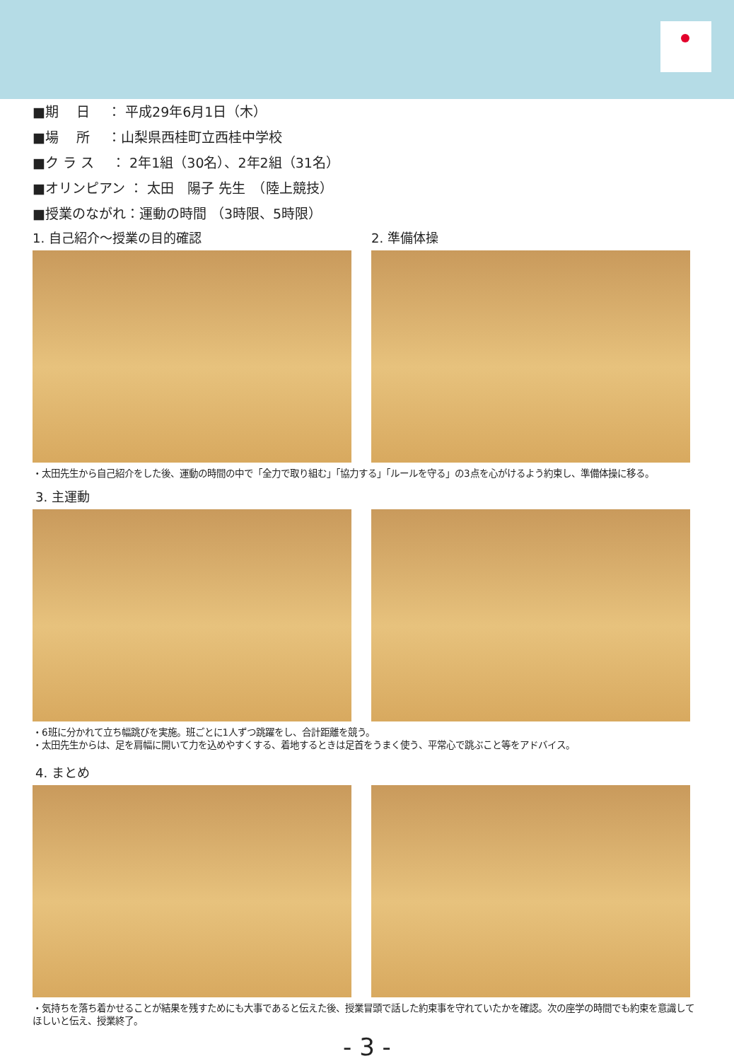■期　 日　 ： 平成29年6月1日（木）
■場　 所　 ：山梨県西桂町立西桂中学校
■ク ラ ス　 ： 2年1組（30名）、2年2組（31名）
■オリンピアン ： 太田　陽子 先生　（陸上競技）
■授業のながれ：運動の時間 （3時限、5時限）
1. 自己紹介～授業の目的確認 2. 準備体操
・太田先生から自己紹介をした後、運動の時間の中で「全力で取り組む」「協力する」「ルールを守る」の3点を心がけるよう約束し、準備体操に移る。
3. 主運動
・6班に分かれて立ち幅跳びを実施。班ごとに1人ずつ跳躍をし、合計距離を競う。
・太田先生からは、足を肩幅に開いて力を込めやすくする、着地するときは足首をうまく使う、平常心で跳ぶこと等をアドバイス。
4. まとめ
・気持ちを落ち着かせることが結果を残すためにも大事であると伝えた後、授業冒頭で話した約束事を守れていたかを確認。次の座学の時間でも約束を意識してほしいと伝え、授業終了。
- 3 -